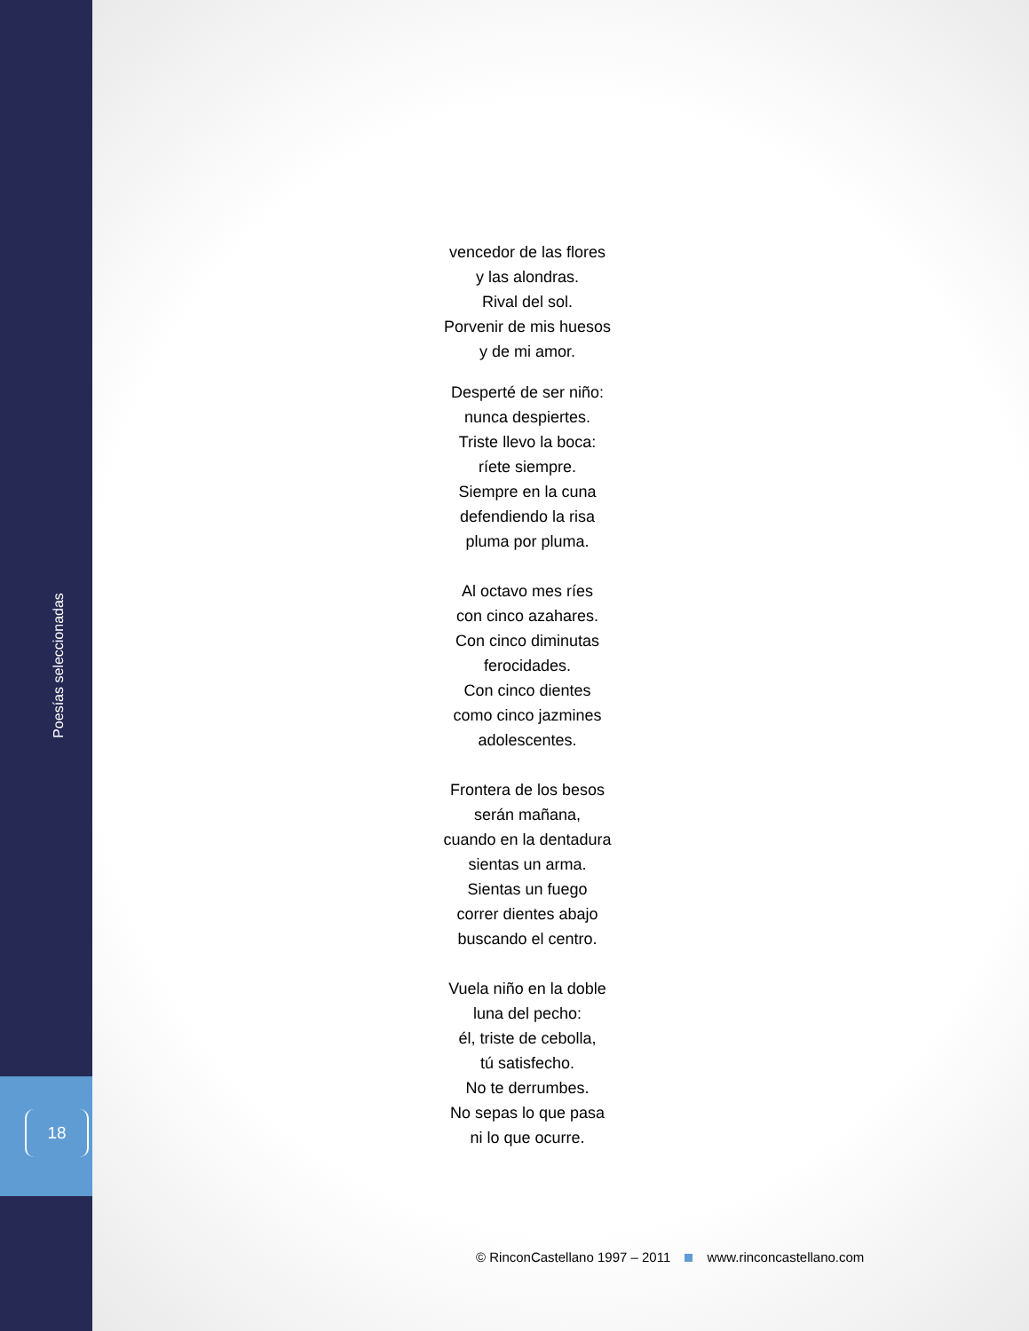Poesías seleccionadas
18
vencedor de las flores
y las alondras.
Rival del sol.
Porvenir de mis huesos
y de mi amor.
Desperté de ser niño:
nunca despiertes.
Triste llevo la boca:
ríete siempre.
Siempre en la cuna
defendiendo la risa
pluma por pluma.
Al octavo mes ríes
con cinco azahares.
Con cinco diminutas
ferocidades.
Con cinco dientes
como cinco jazmines
adolescentes.
Frontera de los besos
serán mañana,
cuando en la dentadura
sientas un arma.
Sientas un fuego
correr dientes abajo
buscando el centro.
Vuela niño en la doble
luna del pecho:
él, triste de cebolla,
tú satisfecho.
No te derrumbes.
No sepas lo que pasa
ni lo que ocurre.
© RinconCastellano 1997 – 2011 www.rinconcastellano.com